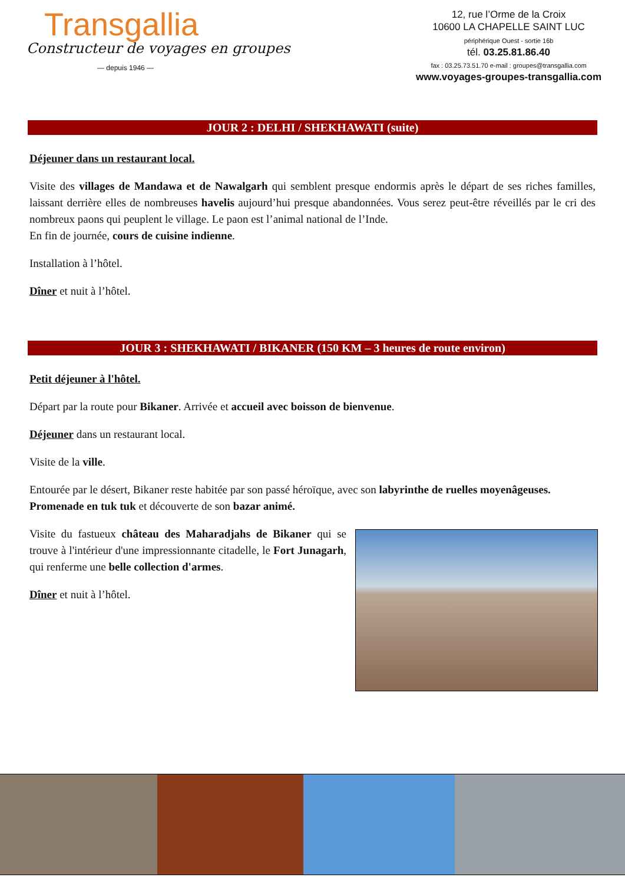Transgallia
Constructeur de voyages en groupes
— depuis 1946 —
12, rue l’Orme de la Croix
10600 LA CHAPELLE SAINT LUC
périphérique Ouest - sortie 16b
tél. 03.25.81.86.40
fax : 03.25.73.51.70 e-mail : groupes@transgallia.com
www.voyages-groupes-transgallia.com
JOUR 2 : DELHI / SHEKHAWATI (suite)
Déjeuner dans un restaurant local.
Visite des villages de Mandawa et de Nawalgarh qui semblent presque endormis après le départ de ses riches familles, laissant derrière elles de nombreuses havelis aujourd’hui presque abandonnées. Vous serez peut-être réveillés par le cri des nombreux paons qui peuplent le village. Le paon est l’animal national de l’Inde.
En fin de journée, cours de cuisine indienne.
Installation à l’hôtel.
Dîner et nuit à l’hôtel.
JOUR 3 : SHEKHAWATI / BIKANER (150 KM – 3 heures de route environ)
Petit déjeuner à l'hôtel.
Départ par la route pour Bikaner. Arrivée et accueil avec boisson de bienvenue.
Déjeuner dans un restaurant local.
Visite de la ville.
Entourée par le désert, Bikaner reste habitée par son passé héroïque, avec son labyrinthe de ruelles moyenâgeuses.
Promenade en tuk tuk et découverte de son bazar animé.
Visite du fastueux château des Maharadjahs de Bikaner qui se trouve à l'intérieur d'une impressionnante citadelle, le Fort Junagarh, qui renferme une belle collection d'armes.
Dîner et nuit à l’hôtel.